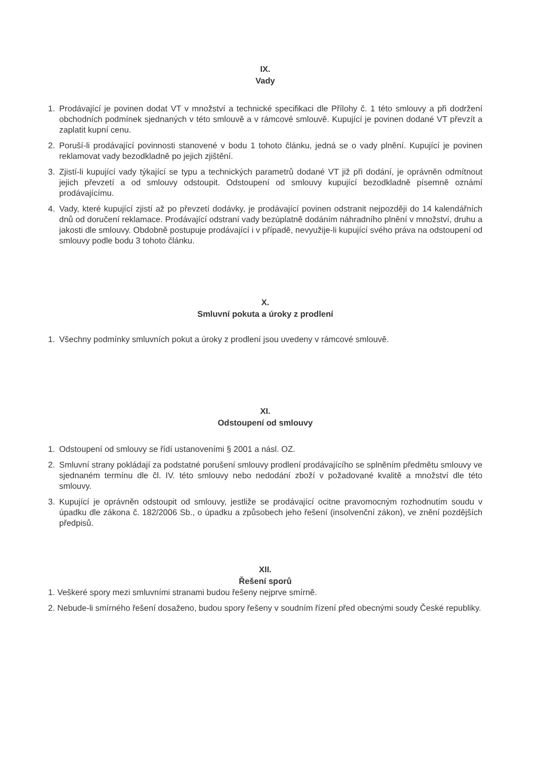IX.
Vady
1. Prodávající je povinen dodat VT v množství a technické specifikaci dle Přílohy č. 1 této smlouvy a při dodržení obchodních podmínek sjednaných v této smlouvě a v rámcové smlouvě. Kupující je povinen dodané VT převzít a zaplatit kupní cenu.
2. Poruší-li prodávající povinnosti stanovené v bodu 1 tohoto článku, jedná se o vady plnění. Kupující je povinen reklamovat vady bezodkladně po jejich zjištění.
3. Zjistí-li kupující vady týkající se typu a technických parametrů dodané VT již při dodání, je oprávněn odmítnout jejich převzetí a od smlouvy odstoupit. Odstoupení od smlouvy kupující bezodkladně písemně oznámí prodávajícímu.
4. Vady, které kupující zjistí až po převzetí dodávky, je prodávající povinen odstranit nejpozději do 14 kalendářních dnů od doručení reklamace. Prodávající odstraní vady bezúplatně dodáním náhradního plnění v množství, druhu a jakosti dle smlouvy. Obdobně postupuje prodávající i v případě, nevyužije-li kupující svého práva na odstoupení od smlouvy podle bodu 3 tohoto článku.
X.
Smluvní pokuta a úroky z prodlení
1. Všechny podmínky smluvních pokut a úroky z prodlení jsou uvedeny v rámcové smlouvě.
XI.
Odstoupení od smlouvy
1. Odstoupení od smlouvy se řídí ustanoveními § 2001 a násl. OZ.
2. Smluvní strany pokládají za podstatné porušení smlouvy prodlení prodávajícího se splněním předmětu smlouvy ve sjednaném termínu dle čl. IV. této smlouvy nebo nedodání zboží v požadované kvalitě a množství dle této smlouvy.
3. Kupující je oprávněn odstoupit od smlouvy, jestliže se prodávající ocitne pravomocným rozhodnutím soudu v úpadku dle zákona č. 182/2006 Sb., o úpadku a způsobech jeho řešení (insolvenční zákon), ve znění pozdějších předpisů.
XII.
Řešení sporů
1. Veškeré spory mezi smluvními stranami budou řešeny nejprve smírně.
2. Nebude-li smírného řešení dosaženo, budou spory řešeny v soudním řízení před obecnými soudy České republiky.